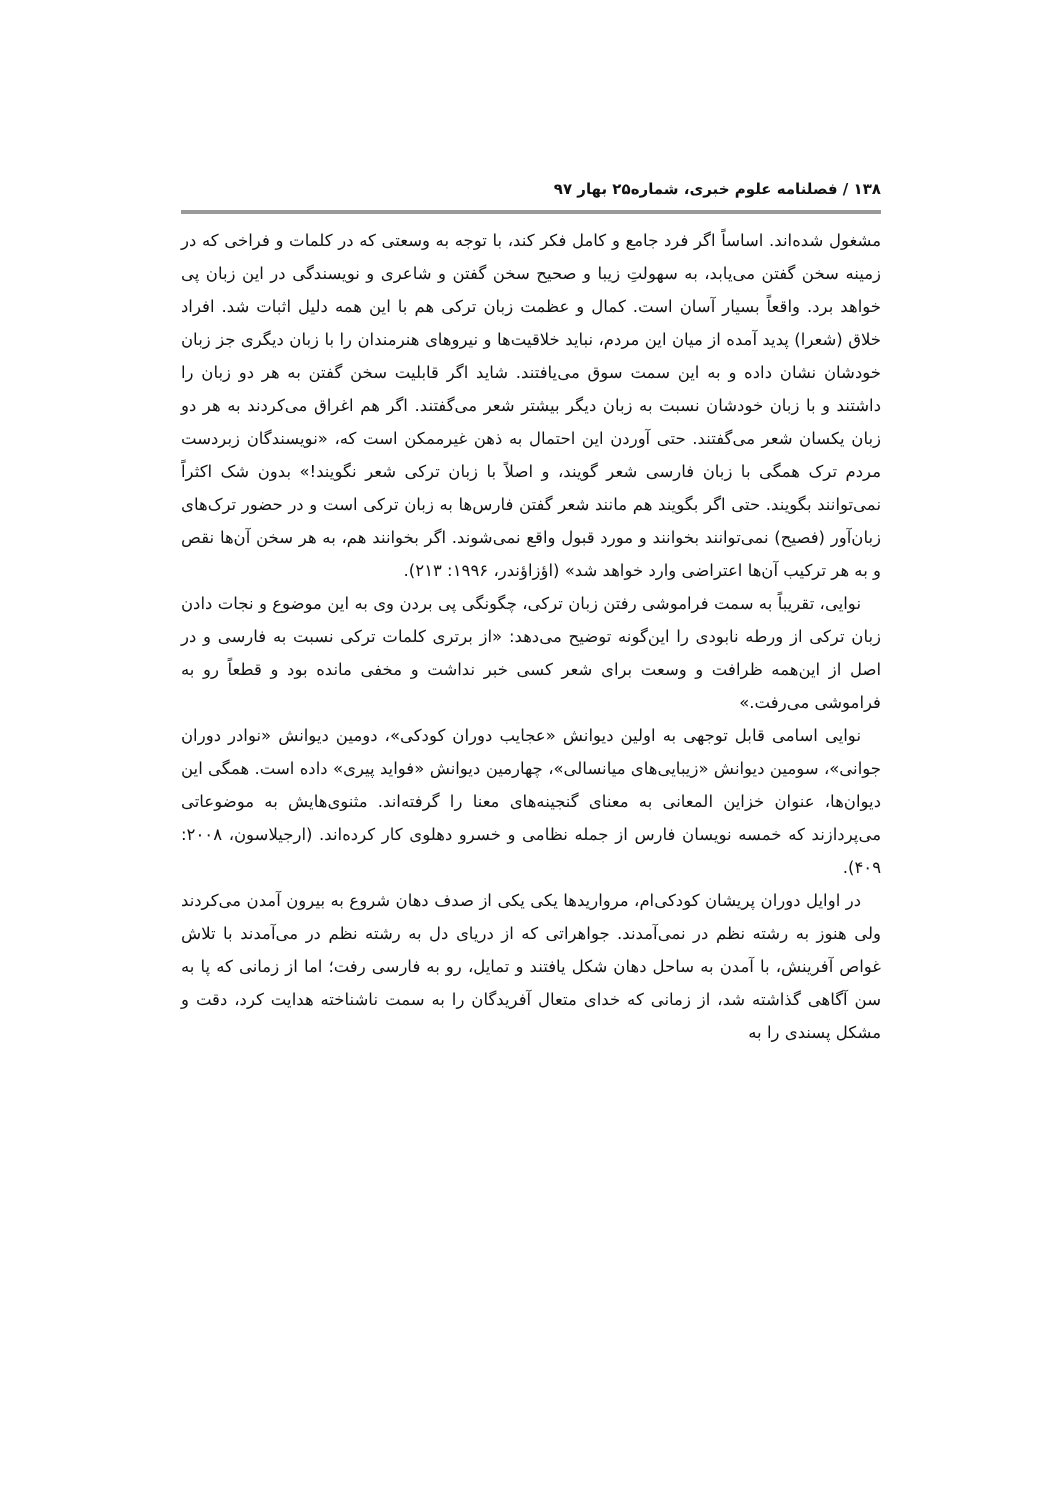۱۳۸ / فصلنامه علوم خبری، شماره۲۵ بهار ۹۷
مشغول شده‌اند. اساساً اگر فرد جامع و کامل فکر کند، با توجه به وسعتی که در کلمات و فراخی که در زمینه سخن گفتن می‌یابد، به سهولتِ زیبا و صحیح سخن گفتن و شاعری و نویسندگی در این زبان پی خواهد برد. واقعاً بسیار آسان است. کمال و عظمت زبان ترکی هم با این همه دلیل اثبات شد. افراد خلاق (شعرا) پدید آمده از میان این مردم، نباید خلاقیت‌ها و نیروهای هنرمندان را با زبان دیگری جز زبان خودشان نشان داده و به این سمت سوق می‌یافتند. شاید اگر قابلیت سخن گفتن به هر دو زبان را داشتند و با زبان خودشان نسبت به زبان دیگر بیشتر شعر می‌گفتند. اگر هم اغراق می‌کردند به هر دو زبان یکسان شعر می‌گفتند. حتی آوردن این احتمال به ذهن غیرممکن است که، «نویسندگان زبردست مردم ترک همگی با زبان فارسی شعر گویند، و اصلاً با زبان ترکی شعر نگویند!» بدون شک اکثراً نمی‌توانند بگویند. حتی اگر بگویند هم مانند شعر گفتن فارس‌ها به زبان ترکی است و در حضور ترک‌های زبان‌آور (فصیح) نمی‌توانند بخوانند و مورد قبول واقع نمی‌شوند. اگر بخوانند هم، به هر سخن آن‌ها نقص و به هر ترکیب آن‌ها اعتراضی وارد خواهد شد» (اؤزاؤندر، ۱۹۹۶: ۲۱۳).
نوایی، تقریباً به سمت فراموشی رفتن زبان ترکی، چگونگی پی بردن وی به این موضوع و نجات دادن زبان ترکی از ورطه نابودی را این‌گونه توضیح می‌دهد: «از برتری کلمات ترکی نسبت به فارسی و در اصل از این‌همه ظرافت و وسعت برای شعر کسی خبر نداشت و مخفی مانده بود و قطعاً رو به فراموشی می‌رفت.»
نوایی اسامی قابل توجهی به اولین دیوانش «عجایب دوران کودکی»، دومین دیوانش «نوادر دوران جوانی»، سومین دیوانش «زیبایی‌های میانسالی»، چهارمین دیوانش «فواید پیری» داده است. همگی این دیوان‌ها، عنوان خزاین المعانی به معنای گنجینه‌های معنا را گرفته‌اند. مثنوی‌هایش به موضوعاتی می‌پردازند که خمسه نویسان فارس از جمله نظامی و خسرو دهلوی کار کرده‌اند. (ارجیلاسون، ۲۰۰۸: ۴۰۹).
در اوایل دوران پریشان کودکی‌ام، مرواریدها یکی یکی از صدف دهان شروع به بیرون آمدن می‌کردند ولی هنوز به رشته نظم در نمی‌آمدند. جواهراتی که از دریای دل به رشته نظم در می‌آمدند با تلاش غواص آفرینش، با آمدن به ساحل دهان شکل یافتند و تمایل، رو به فارسی رفت؛ اما از زمانی که پا به سن آگاهی گذاشته شد، از زمانی که خدای متعال آفریدگان را به سمت ناشناخته هدایت کرد، دقت و مشکل پسندی را به